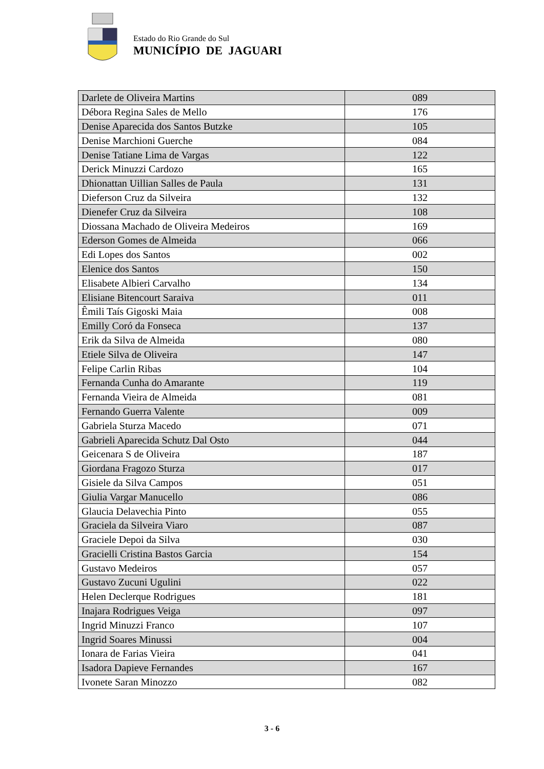Estado do Rio Grande do Sul
MUNICÍPIO DE JAGUARI
| Darlete de Oliveira Martins | 089 |
| Débora Regina Sales de Mello | 176 |
| Denise Aparecida dos Santos Butzke | 105 |
| Denise Marchioni Guerche | 084 |
| Denise Tatiane Lima de Vargas | 122 |
| Derick Minuzzi Cardozo | 165 |
| Dhionattan Uillian Salles de Paula | 131 |
| Dieferson Cruz da Silveira | 132 |
| Dienefer Cruz da Silveira | 108 |
| Diossana Machado de Oliveira Medeiros | 169 |
| Ederson Gomes de Almeida | 066 |
| Edi Lopes dos Santos | 002 |
| Elenice dos Santos | 150 |
| Elisabete Albieri Carvalho | 134 |
| Elisiane Bitencourt Saraiva | 011 |
| Êmili Taís Gigoski Maia | 008 |
| Emilly Coró da Fonseca | 137 |
| Erik da Silva de Almeida | 080 |
| Etiele Silva de Oliveira | 147 |
| Felipe Carlin Ribas | 104 |
| Fernanda Cunha do Amarante | 119 |
| Fernanda Vieira de Almeida | 081 |
| Fernando Guerra Valente | 009 |
| Gabriela Sturza Macedo | 071 |
| Gabrieli Aparecida Schutz Dal Osto | 044 |
| Geicenara S de Oliveira | 187 |
| Giordana Fragozo Sturza | 017 |
| Gisiele da Silva Campos | 051 |
| Giulia Vargar Manucello | 086 |
| Glaucia Delavechia Pinto | 055 |
| Graciela da Silveira Viaro | 087 |
| Graciele Depoi da Silva | 030 |
| Gracielli Cristina Bastos Garcia | 154 |
| Gustavo Medeiros | 057 |
| Gustavo Zucuni Ugulini | 022 |
| Helen Declerque Rodrigues | 181 |
| Inajara Rodrigues Veiga | 097 |
| Ingrid Minuzzi Franco | 107 |
| Ingrid Soares Minussi | 004 |
| Ionara de Farias Vieira | 041 |
| Isadora Dapieve Fernandes | 167 |
| Ivonete Saran Minozzo | 082 |
3 - 6